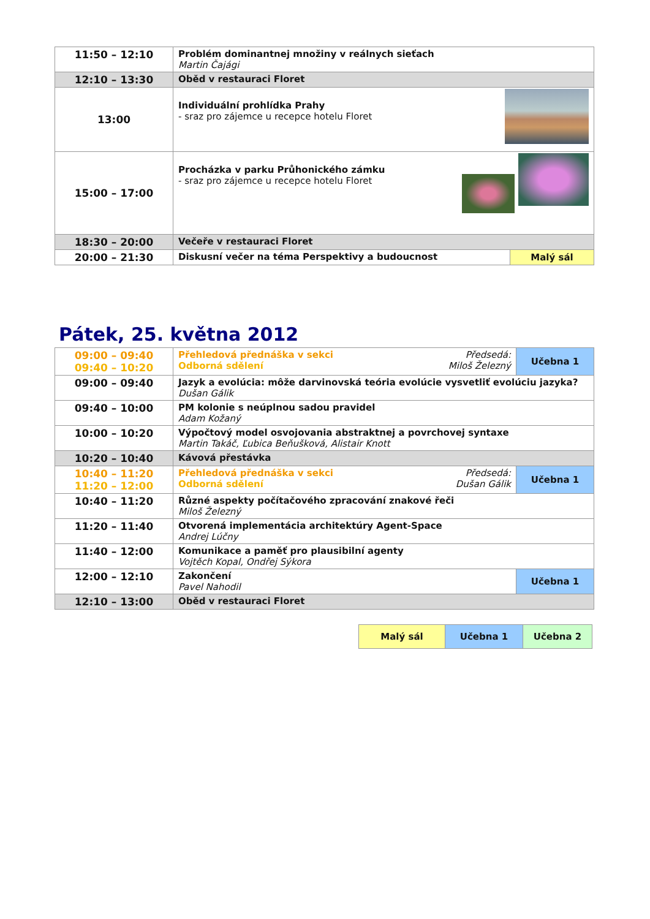| 11:50 – 12:10 | Problém dominantnej množiny v reálnych sieťach Martin Čajági | |
| 12:10 – 13:30 | Oběd v restauraci Floret | |
| 13:00 | Individuální prohlídka Prahy - sraz pro zájemce u recepce hotelu Floret | |
| 15:00 – 17:00 | Procházka v parku Průhonického zámku - sraz pro zájemce u recepce hotelu Floret | |
| 18:30 – 20:00 | Večeře v restauraci Floret | |
| 20:00 – 21:30 | Diskusní večer na téma Perspektivy a budoucnost | Malý sál |
Pátek, 25. května 2012
| 09:00 – 09:40 09:40 – 10:20 | Předsedá: Miloš Železný Přehledová přednáška v sekci Odborná sdělení | Učebna 1 |
| 09:00 – 09:40 | Jazyk a evolúcia: môže darvinovská teória evolúcie vysvetliť evolúciu jazyka? Dušan Gálik | |
| 09:40 – 10:00 | PM kolonie s neúplnou sadou pravidel Adam Kožaný | |
| 10:00 – 10:20 | Výpočtový model osvojovania abstraktnej a povrchovej syntaxe Martin Takáč, Ľubica Beňušková, Alistair Knott | |
| 10:20 – 10:40 | Kávová přestávka | |
| 10:40 – 11:20 11:20 – 12:00 | Předsedá: Dušan Gálik Přehledová přednáška v sekci Odborná sdělení | Učebna 1 |
| 10:40 – 11:20 | Různé aspekty počítačového zpracování znakové řeči Miloš Železný | |
| 11:20 – 11:40 | Otvorená implementácia architektúry Agent-Space Andrej Lúčny | |
| 11:40 – 12:00 | Komunikace a paměť pro plausibilní agenty Vojtěch Kopal, Ondřej Sýkora | |
| 12:00 – 12:10 | Zakončení Pavel Nahodil | Učebna 1 |
| 12:10 – 13:00 | Oběd v restauraci Floret | |
| Malý sál | Učebna 1 | Učebna 2 |